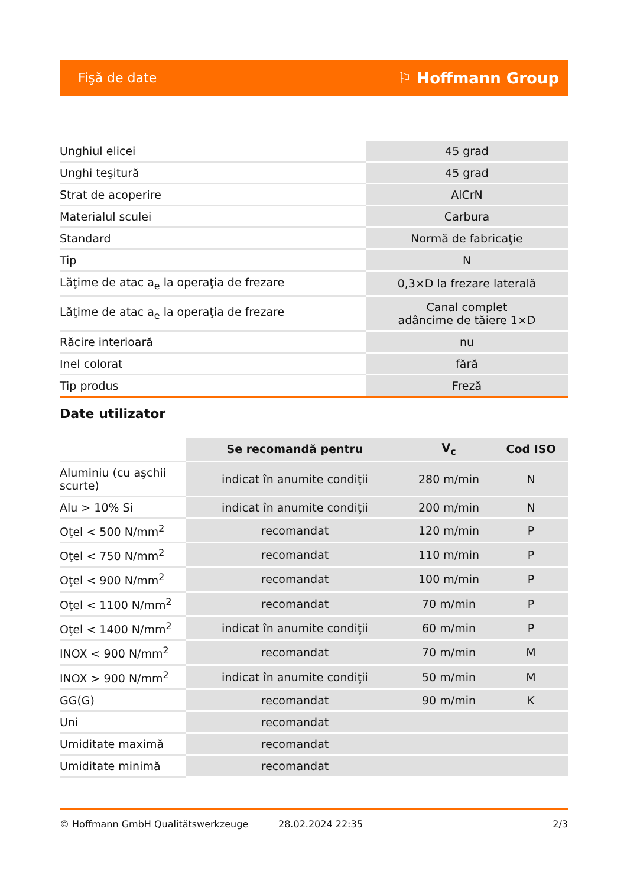Fişă de date ⚐ Hoffmann Group
| Unghiul elicei | 45 grad |
| Unghi teşitură | 45 grad |
| Strat de acoperire | AlCrN |
| Materialul sculei | Carbura |
| Standard | Normă de fabricaţie |
| Tip | N |
| Lăţime de atac a<sub>e</sub> la operaţia de frezare | 0,3×D la frezare laterală |
| Lăţime de atac a<sub>e</sub> la operaţia de frezare | Canal complet adâncime de tăiere 1×D |
| Răcire interioară | nu |
| Inel colorat | fără |
| Tip produs | Freză |
Date utilizator
| | Se recomandă pentru | V<sub>c</sub> | Cod ISO |
| --- | --- | --- | --- |
| Aluminiu (cu aşchii scurte) | indicat în anumite condiţii | 280 m/min | N |
| Alu > 10% Si | indicat în anumite condiţii | 200 m/min | N |
| Oţel < 500 N/mm<sup>2</sup> | recomandat | 120 m/min | P |
| Oţel < 750 N/mm<sup>2</sup> | recomandat | 110 m/min | P |
| Oţel < 900 N/mm<sup>2</sup> | recomandat | 100 m/min | P |
| Oţel < 1100 N/mm<sup>2</sup> | recomandat | 70 m/min | P |
| Oţel < 1400 N/mm<sup>2</sup> | indicat în anumite condiţii | 60 m/min | P |
| INOX < 900 N/mm<sup>2</sup> | recomandat | 70 m/min | M |
| INOX > 900 N/mm<sup>2</sup> | indicat în anumite condiţii | 50 m/min | M |
| GG(G) | recomandat | 90 m/min | K |
| Uni | recomandat | | |
| Umiditate maximă | recomandat | | |
| Umiditate minimă | recomandat | | |
© Hoffmann GmbH Qualitätswerkzeuge 28.02.2024 22:35 2/3